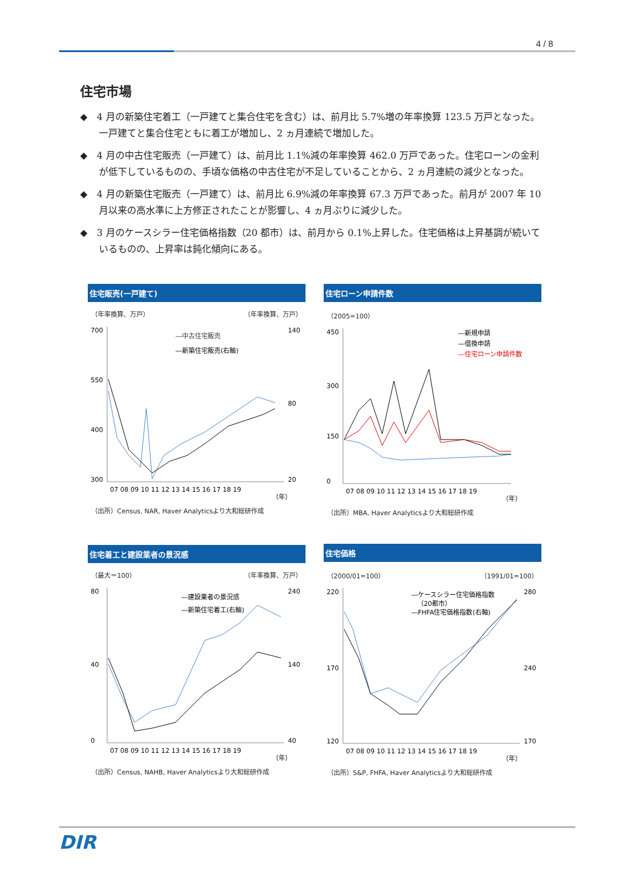4 / 8
住宅市場
◆　4 月の新築住宅着工（一戸建てと集合住宅を含む）は、前月比 5.7%増の年率換算 123.5 万戸となった。一戸建てと集合住宅ともに着工が増加し、2 ヵ月連続で増加した。
◆　4 月の中古住宅販売（一戸建て）は、前月比 1.1%減の年率換算 462.0 万戸であった。住宅ローンの金利が低下しているものの、手頃な価格の中古住宅が不足していることから、2 ヵ月連続の減少となった。
◆　4 月の新築住宅販売（一戸建て）は、前月比 6.9%減の年率換算 67.3 万戸であった。前月が 2007 年 10 月以来の高水準に上方修正されたことが影響し、4 ヵ月ぶりに減少した。
◆　3 月のケースシラー住宅価格指数（20 都市）は、前月から 0.1%上昇した。住宅価格は上昇基調が続いているものの、上昇率は鈍化傾向にある。
住宅販売(一戸建て)
（年率換算、万戸） （年率換算、万戸）
700
550
400
300
140
80
20
07 08 09 10 11 12 13 14 15 16 17 18 19
（年）
―中古住宅販売
―新築住宅販売(右軸)
（出所）Census, NAR, Haver Analyticsより大和総研作成
住宅ローン申請件数
（2005=100）
450
300
150
0
07 08 09 10 11 12 13 14 15 16 17 18 19
（年）
―新規申請
―借換申請
―住宅ローン申請件数
（出所）MBA, Haver Analyticsより大和総研作成
住宅着工と建設業者の景況感
（最大＝100） （年率換算、万戸）
80
40
0
240
140
40
07 08 09 10 11 12 13 14 15 16 17 18 19
（年）
―建設業者の景況感
―新築住宅着工(右軸)
（出所）Census, NAHB, Haver Analyticsより大和総研作成
住宅価格
（2000/01=100） （1991/01=100）
220
170
120
280
240
170
07 08 09 10 11 12 13 14 15 16 17 18 19
（年）
―ケースシラー住宅価格指数
（20都市）
―FHFA住宅価格指数(右軸)
（出所）S&P, FHFA, Haver Analyticsより大和総研作成
DIR